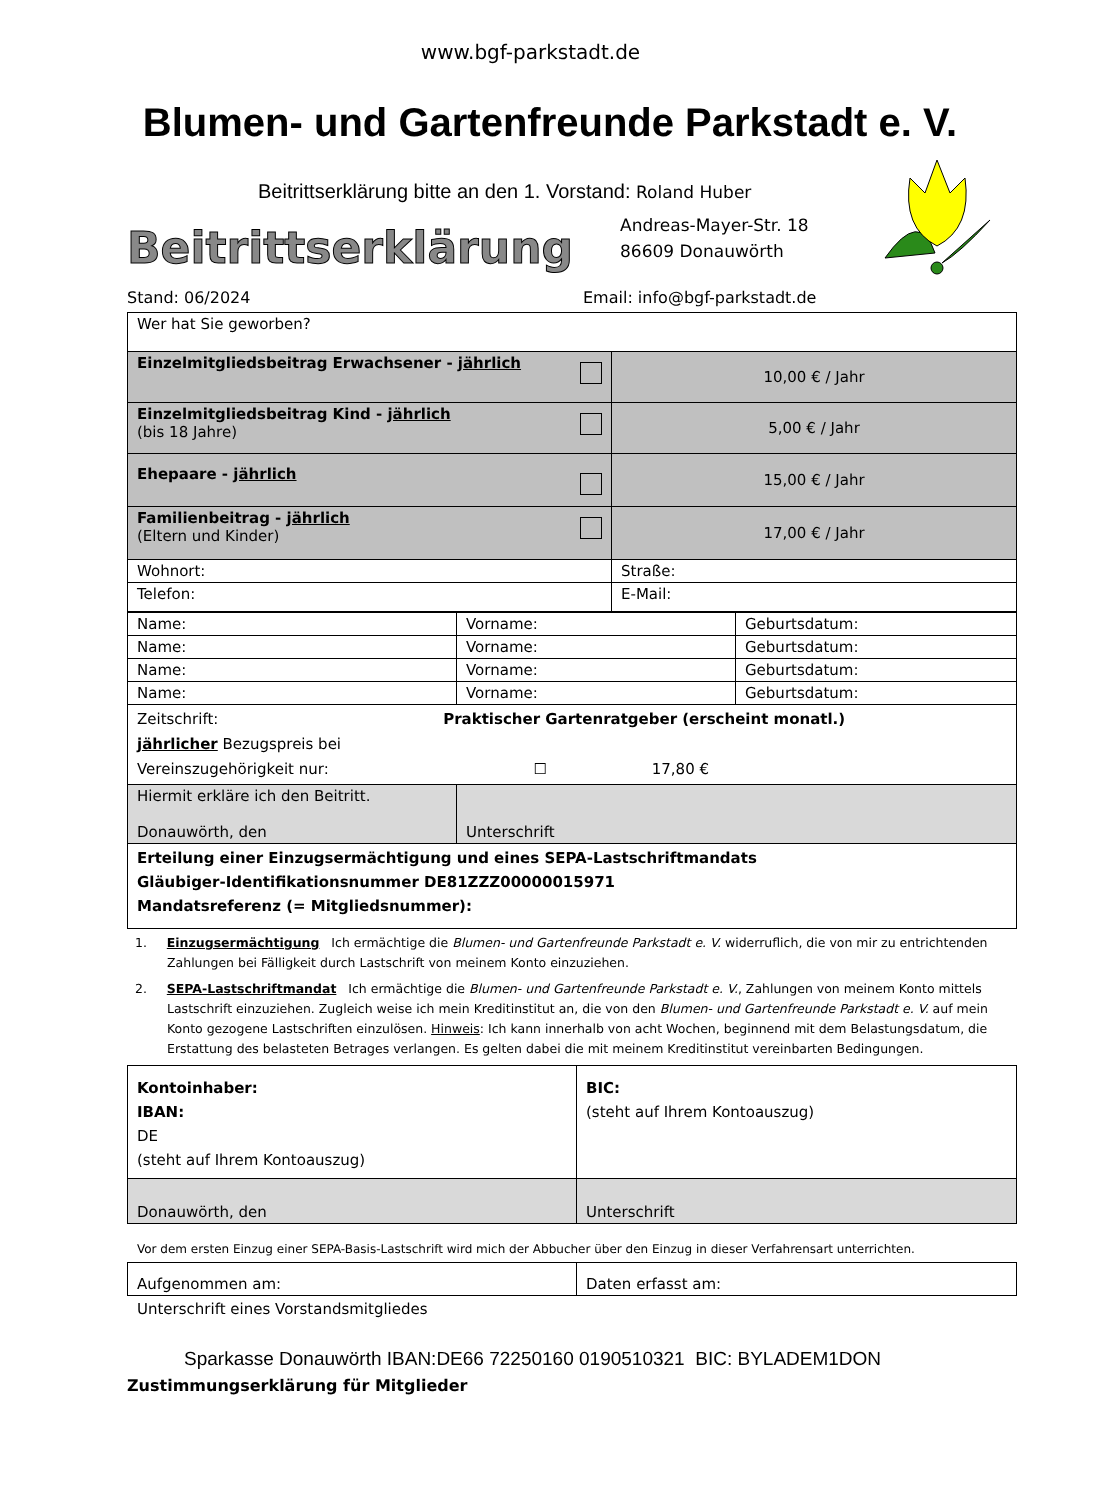www.bgf-parkstadt.de
Blumen- und Gartenfreunde Parkstadt e. V.
Beitrittserklärung bitte an den 1. Vorstand: Roland Huber
Andreas-Mayer-Str. 18
86609 Donauwörth
Beitrittserklärung
Stand: 06/2024 Email: info@bgf-parkstadt.de
| Wer hat Sie geworben? | |
| Einzelmitgliedsbeitrag Erwachsener - jährlich | 10,00 € / Jahr |
| Einzelmitgliedsbeitrag Kind - jährlich (bis 18 Jahre) | 5,00 € / Jahr |
| Ehepaare - jährlich | 15,00 € / Jahr |
| Familienbeitrag - jährlich (Eltern und Kinder) | 17,00 € / Jahr |
| Wohnort: | Straße: |
| Telefon: | E-Mail: |
| Name: | Vorname: | Geburtsdatum: |
| Name: | Vorname: | Geburtsdatum: |
| Name: | Vorname: | Geburtsdatum: |
| Name: | Vorname: | Geburtsdatum: |
| Zeitschrift: Praktischer Gartenratgeber (erscheint monatl.) jährlicher Bezugspreis bei Vereinszugehörigkeit nur: ☐ 17,80 € | | |
| Hiermit erkläre ich den Beitritt. Donauwörth, den | Unterschrift | |
| Erteilung einer Einzugsermächtigung und eines SEPA-Lastschriftmandats Gläubiger-Identifikationsnummer DE81ZZZ00000015971 Mandatsreferenz (= Mitgliedsnummer): | | |
1. Einzugsermächtigung Ich ermächtige die Blumen- und Gartenfreunde Parkstadt e. V. widerruflich, die von mir zu entrichtenden Zahlungen bei Fälligkeit durch Lastschrift von meinem Konto einzuziehen.
2. SEPA-Lastschriftmandat Ich ermächtige die Blumen- und Gartenfreunde Parkstadt e. V., Zahlungen von meinem Konto mittels Lastschrift einzuziehen. Zugleich weise ich mein Kreditinstitut an, die von den Blumen- und Gartenfreunde Parkstadt e. V. auf mein Konto gezogene Lastschriften einzulösen. Hinweis: Ich kann innerhalb von acht Wochen, beginnend mit dem Belastungsdatum, die Erstattung des belasteten Betrages verlangen. Es gelten dabei die mit meinem Kreditinstitut vereinbarten Bedingungen.
| Kontoinhaber: IBAN: DE (steht auf Ihrem Kontoauszug) | BIC: (steht auf Ihrem Kontoauszug) |
| Donauwörth, den | Unterschrift |
Vor dem ersten Einzug einer SEPA-Basis-Lastschrift wird mich der Abbucher über den Einzug in dieser Verfahrensart unterrichten.
| Aufgenommen am: | Daten erfasst am: |
Unterschrift eines Vorstandsmitgliedes
Sparkasse Donauwörth IBAN:DE66 72250160 0190510321 BIC: BYLADEM1DON
Zustimmungserklärung für Mitglieder